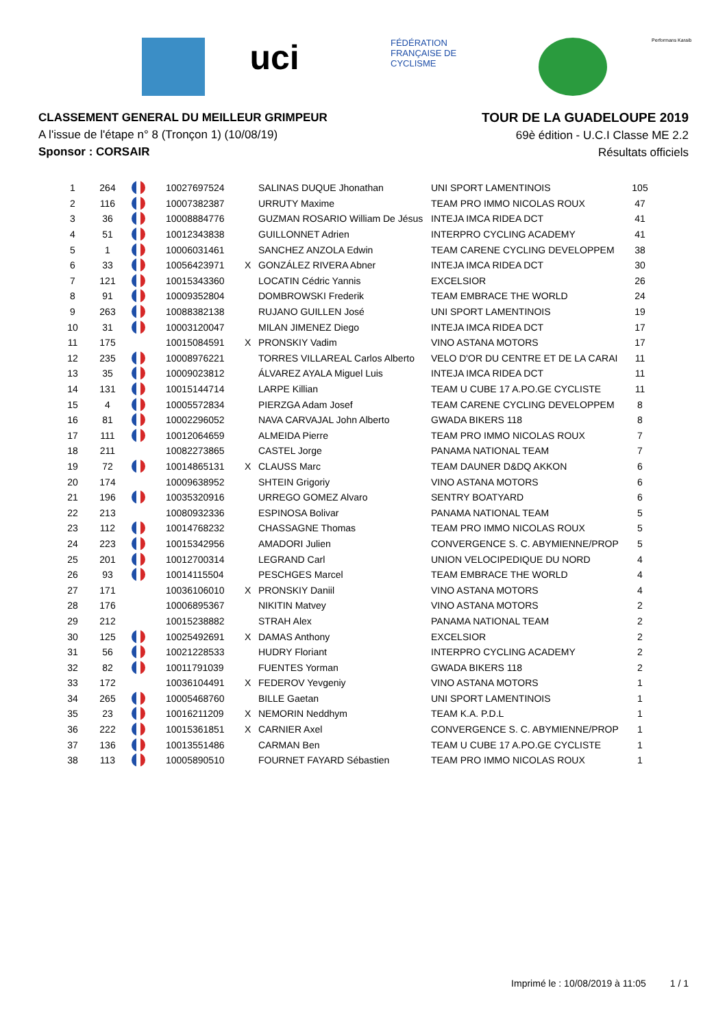uci
FÉDÉRATION FRANÇAISE DE CYCLISME
Performans Karaib
CLASSEMENT GENERAL DU MEILLEUR GRIMPEUR
A l'issue de l'étape n° 8 (Tronçon 1) (10/08/19)
Sponsor : CORSAIR
TOUR DE LA GUADELOUPE 2019
69è édition - U.C.I Classe ME 2.2
Résultats officiels
| 1 | 264 | | 10027697524 | | SALINAS DUQUE Jhonathan | UNI SPORT LAMENTINOIS | 105 |
| 2 | 116 | | 10007382387 | | URRUTY Maxime | TEAM PRO IMMO NICOLAS ROUX | 47 |
| 3 | 36 | | 10008884776 | | GUZMAN ROSARIO William De Jésus | INTEJA IMCA RIDEA DCT | 41 |
| 4 | 51 | | 10012343838 | | GUILLONNET Adrien | INTERPRO CYCLING ACADEMY | 41 |
| 5 | 1 | | 10006031461 | | SANCHEZ ANZOLA Edwin | TEAM CARENE CYCLING DEVELOPPEM | 38 |
| 6 | 33 | | 10056423971 | X | GONZÁLEZ RIVERA Abner | INTEJA IMCA RIDEA DCT | 30 |
| 7 | 121 | | 10015343360 | | LOCATIN Cédric Yannis | EXCELSIOR | 26 |
| 8 | 91 | | 10009352804 | | DOMBROWSKI Frederik | TEAM EMBRACE THE WORLD | 24 |
| 9 | 263 | | 10088382138 | | RUJANO GUILLEN José | UNI SPORT LAMENTINOIS | 19 |
| 10 | 31 | | 10003120047 | | MILAN JIMENEZ Diego | INTEJA IMCA RIDEA DCT | 17 |
| 11 | 175 | | 10015084591 | X | PRONSKIY Vadim | VINO ASTANA MOTORS | 17 |
| 12 | 235 | | 10008976221 | | TORRES VILLAREAL Carlos Alberto | VELO D'OR DU CENTRE ET DE LA CARAI | 11 |
| 13 | 35 | | 10009023812 | | ÁLVAREZ AYALA Miguel Luis | INTEJA IMCA RIDEA DCT | 11 |
| 14 | 131 | | 10015144714 | | LARPE Killian | TEAM U CUBE 17 A.PO.GE CYCLISTE | 11 |
| 15 | 4 | | 10005572834 | | PIERZGA Adam Josef | TEAM CARENE CYCLING DEVELOPPEM | 8 |
| 16 | 81 | | 10002296052 | | NAVA CARVAJAL John Alberto | GWADA BIKERS 118 | 8 |
| 17 | 111 | | 10012064659 | | ALMEIDA Pierre | TEAM PRO IMMO NICOLAS ROUX | 7 |
| 18 | 211 | | 10082273865 | | CASTEL Jorge | PANAMA NATIONAL TEAM | 7 |
| 19 | 72 | | 10014865131 | X | CLAUSS Marc | TEAM DAUNER D&DQ AKKON | 6 |
| 20 | 174 | | 10009638952 | | SHTEIN Grigoriy | VINO ASTANA MOTORS | 6 |
| 21 | 196 | | 10035320916 | | URREGO GOMEZ Alvaro | SENTRY BOATYARD | 6 |
| 22 | 213 | | 10080932336 | | ESPINOSA Bolivar | PANAMA NATIONAL TEAM | 5 |
| 23 | 112 | | 10014768232 | | CHASSAGNE Thomas | TEAM PRO IMMO NICOLAS ROUX | 5 |
| 24 | 223 | | 10015342956 | | AMADORI Julien | CONVERGENCE S. C. ABYMIENNE/PROP | 5 |
| 25 | 201 | | 10012700314 | | LEGRAND Carl | UNION VELOCIPEDIQUE DU NORD | 4 |
| 26 | 93 | | 10014115504 | | PESCHGES Marcel | TEAM EMBRACE THE WORLD | 4 |
| 27 | 171 | | 10036106010 | X | PRONSKIY Daniil | VINO ASTANA MOTORS | 4 |
| 28 | 176 | | 10006895367 | | NIKITIN Matvey | VINO ASTANA MOTORS | 2 |
| 29 | 212 | | 10015238882 | | STRAH Alex | PANAMA NATIONAL TEAM | 2 |
| 30 | 125 | | 10025492691 | X | DAMAS Anthony | EXCELSIOR | 2 |
| 31 | 56 | | 10021228533 | | HUDRY Floriant | INTERPRO CYCLING ACADEMY | 2 |
| 32 | 82 | | 10011791039 | | FUENTES Yorman | GWADA BIKERS 118 | 2 |
| 33 | 172 | | 10036104491 | X | FEDEROV Yevgeniy | VINO ASTANA MOTORS | 1 |
| 34 | 265 | | 10005468760 | | BILLE Gaetan | UNI SPORT LAMENTINOIS | 1 |
| 35 | 23 | | 10016211209 | X | NEMORIN Neddhym | TEAM K.A. P.D.L | 1 |
| 36 | 222 | | 10015361851 | X | CARNIER Axel | CONVERGENCE S. C. ABYMIENNE/PROP | 1 |
| 37 | 136 | | 10013551486 | | CARMAN Ben | TEAM U CUBE 17 A.PO.GE CYCLISTE | 1 |
| 38 | 113 | | 10005890510 | | FOURNET FAYARD Sébastien | TEAM PRO IMMO NICOLAS ROUX | 1 |
Imprimé le : 10/08/2019 à 11:05 1 / 1